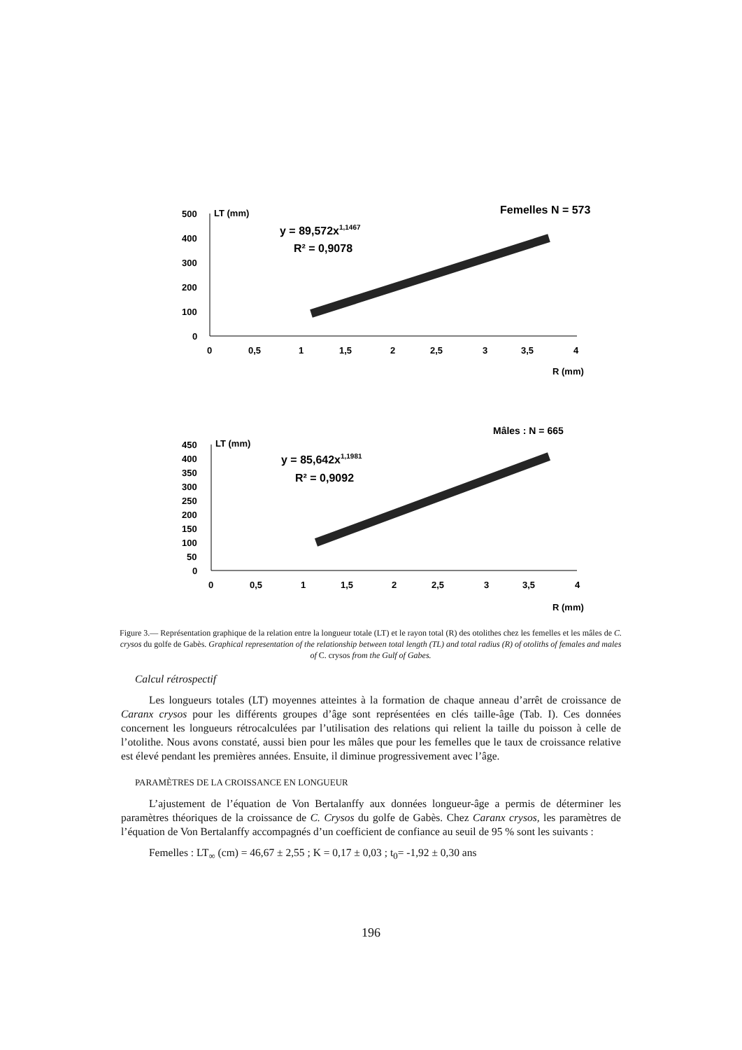500
400
300
200
100
0
LT (mm)
Femelles N = 573
y = 89,572x1,1467
R² = 0,9078
0
0,5
1
1,5
2
2,5
3
3,5
4
R (mm)
450
400
350
300
250
200
150
100
50
0
LT (mm)
Mâles : N = 665
y = 85,642x1,1981
R² = 0,9092
0
0,5
1
1,5
2
2,5
3
3,5
4
R (mm)
Figure 3.— Représentation graphique de la relation entre la longueur totale (LT) et le rayon total (R) des otolithes chez les femelles et les mâles de C. crysos du golfe de Gabès. Graphical representation of the relationship between total length (TL) and total radius (R) of otoliths of females and males of C. crysos from the Gulf of Gabes.
Calcul rétrospectif
Les longueurs totales (LT) moyennes atteintes à la formation de chaque anneau d’arrêt de croissance de Caranx crysos pour les différents groupes d’âge sont représentées en clés taille-âge (Tab. I). Ces données concernent les longueurs rétrocalculées par l’utilisation des relations qui relient la taille du poisson à celle de l’otolithe. Nous avons constaté, aussi bien pour les mâles que pour les femelles que le taux de croissance relative est élevé pendant les premières années. Ensuite, il diminue progressivement avec l’âge.
PARAMÈTRES DE LA CROISSANCE EN LONGUEUR
L’ajustement de l’équation de Von Bertalanffy aux données longueur-âge a permis de déterminer les paramètres théoriques de la croissance de C. Crysos du golfe de Gabès. Chez Caranx crysos, les paramètres de l’équation de Von Bertalanffy accompagnés d’un coefficient de confiance au seuil de 95 % sont les suivants :
Femelles : LT<sub>∞</sub> (cm) = 46,67 ± 2,55 ; K = 0,17 ± 0,03 ; t<sub>0</sub>= -1,92 ± 0,30 ans
196